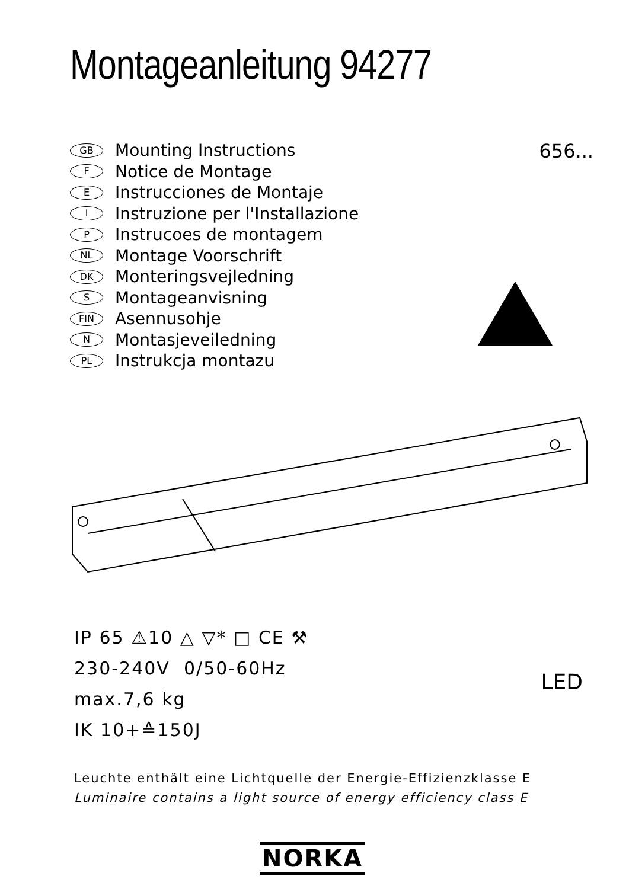Montageanleitung 94277
GB Mounting Instructions
F Notice de Montage
E Instrucciones de Montaje
I Instruzione per l'Installazione
P Instrucoes de montagem
NL Montage Voorschrift
DK Monteringsvejledning
S Montageanvisning
FIN Asennusohje
N Montasjeveiledning
PL Instrukcja montazu
656...
IP 65 ⚠10 △ ▽* □ CE ⚒
230-240V 0/50-60Hz
max.7,6 kg
IK 10+≙150J
LED
Leuchte enthält eine Lichtquelle der Energie-Effizienzklasse E
Luminaire contains a light source of energy efficiency class E
NORKA